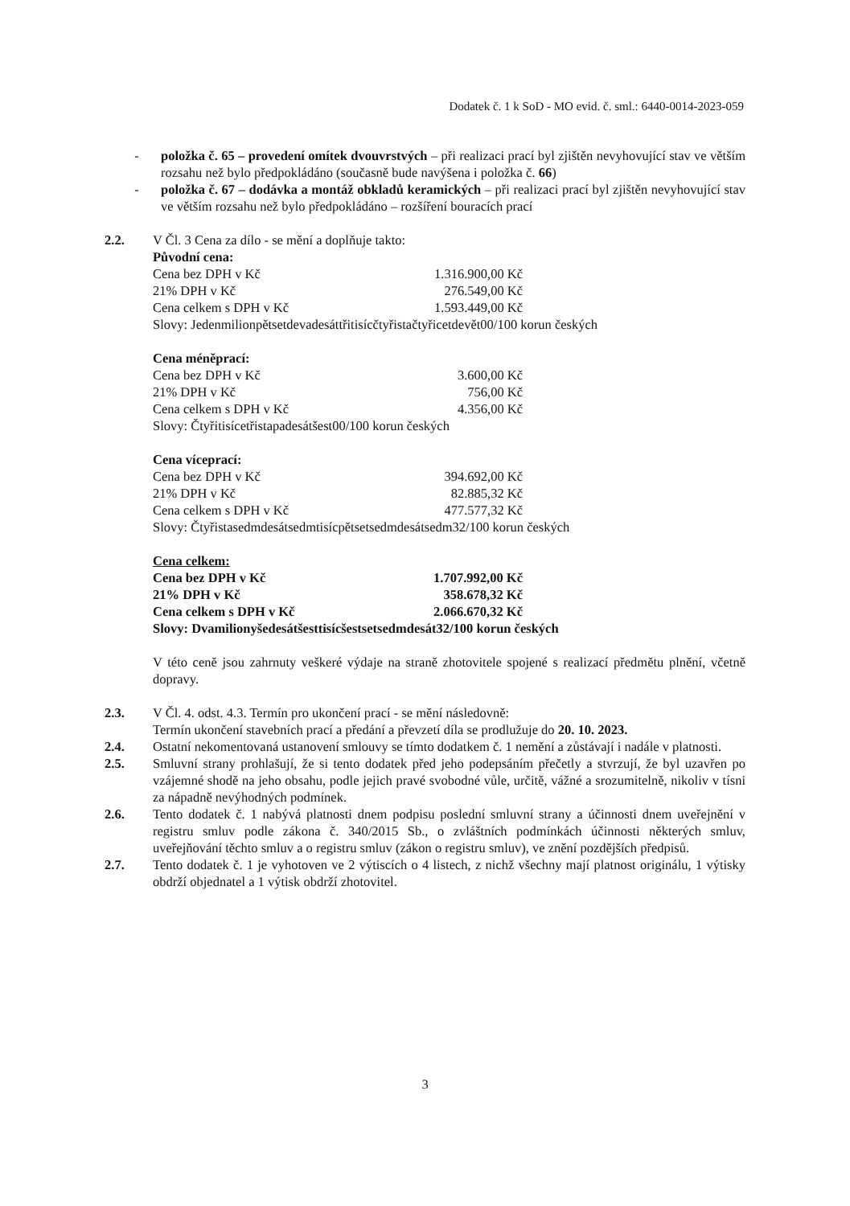Dodatek č. 1 k SoD - MO evid. č. sml.: 6440-0014-2023-059
- položka č. 65 – provedení omítek dvouvrstvých – při realizaci prací byl zjištěn nevyhovující stav ve větším rozsahu než bylo předpokládáno (současně bude navýšena i položka č. 66)
- položka č. 67 – dodávka a montáž obkladů keramických – při realizaci prací byl zjištěn nevyhovující stav ve větším rozsahu než bylo předpokládáno – rozšíření bouracích prací
2.2. V Čl. 3 Cena za dílo - se mění a doplňuje takto:
Původní cena:
| Cena bez DPH v Kč | 1.316.900,00 Kč |
| 21% DPH v Kč | 276.549,00 Kč |
| Cena celkem s DPH v Kč | 1.593.449,00 Kč |
Slovy: Jedenmilionpětsetdevadesáttřitisícčtyřistačtyřicetdevět00/100 korun českých
Cena méněprací:
| Cena bez DPH v Kč | 3.600,00 Kč |
| 21% DPH v Kč | 756,00 Kč |
| Cena celkem s DPH v Kč | 4.356,00 Kč |
Slovy: Čtyřitisícetřistapadesátšest00/100 korun českých
Cena víceprací:
| Cena bez DPH v Kč | 394.692,00 Kč |
| 21% DPH v Kč | 82.885,32 Kč |
| Cena celkem s DPH v Kč | 477.577,32 Kč |
Slovy: Čtyřistasedmdesátsedmtisícpětsetsedmdesátsedm32/100 korun českých
Cena celkem:
| Cena bez DPH v Kč | 1.707.992,00 Kč |
| 21% DPH v Kč | 358.678,32 Kč |
| Cena celkem s DPH v Kč | 2.066.670,32 Kč |
Slovy: Dvamilionyšedesátšesttisícšestsetsedmdesát32/100 korun českých
V této ceně jsou zahrnuty veškeré výdaje na straně zhotovitele spojené s realizací předmětu plnění, včetně dopravy.
2.3. V Čl. 4. odst. 4.3. Termín pro ukončení prací - se mění následovně:
Termín ukončení stavebních prací a předání a převzetí díla se prodlužuje do 20. 10. 2023.
2.4. Ostatní nekomentovaná ustanovení smlouvy se tímto dodatkem č. 1 nemění a zůstávají i nadále v platnosti.
2.5. Smluvní strany prohlašují, že si tento dodatek před jeho podepsáním přečetly a stvrzují, že byl uzavřen po vzájemné shodě na jeho obsahu, podle jejich pravé svobodné vůle, určitě, vážné a srozumitelně, nikoliv v tísni za nápadně nevýhodných podmínek.
2.6. Tento dodatek č. 1 nabývá platnosti dnem podpisu poslední smluvní strany a účinnosti dnem uveřejnění v registru smluv podle zákona č. 340/2015 Sb., o zvláštních podmínkách účinnosti některých smluv, uveřejňování těchto smluv a o registru smluv (zákon o registru smluv), ve znění pozdějších předpisů.
2.7. Tento dodatek č. 1 je vyhotoven ve 2 výtiscích o 4 listech, z nichž všechny mají platnost originálu, 1 výtisky obdrží objednatel a 1 výtisk obdrží zhotovitel.
3